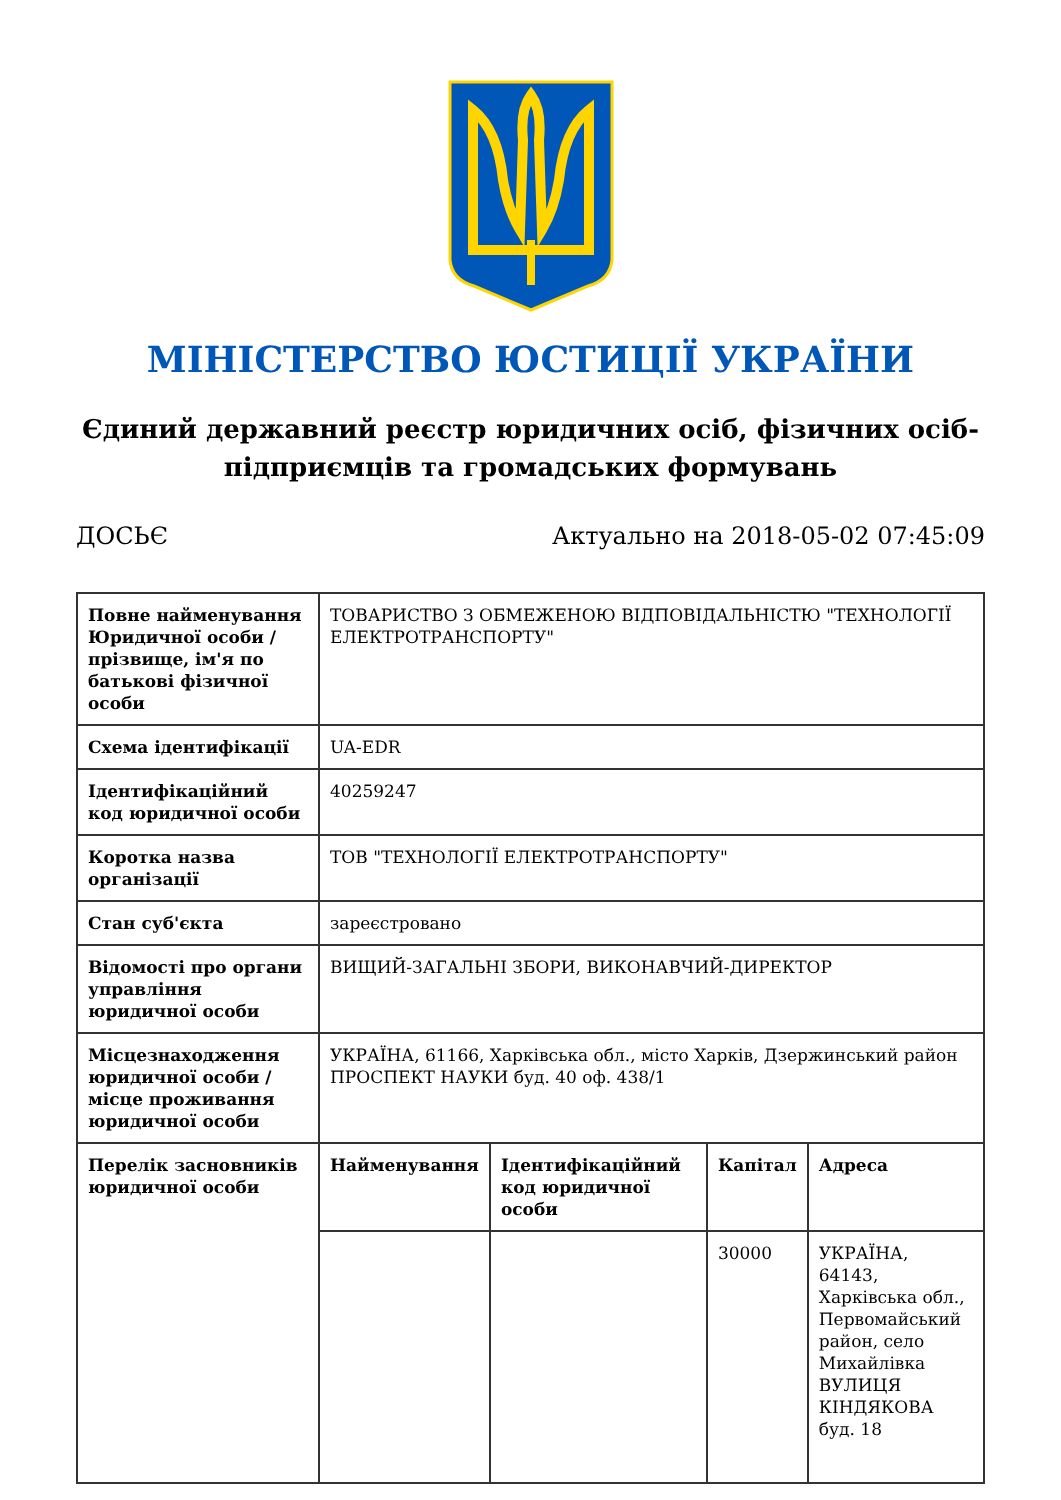МІНІСТЕРСТВО ЮСТИЦІЇ УКРАЇНИ
Єдиний державний реєстр юридичних осіб, фізичних осіб-підприємців та громадських формувань
ДОСЬЄ Актуально на 2018-05-02 07:45:09
| Повне найменування Юридичної особи / прізвище, ім'я по батькові фізичної особи | ТОВАРИСТВО З ОБМЕЖЕНОЮ ВІДПОВІДАЛЬНІСТЮ "ТЕХНОЛОГІЇ ЕЛЕКТРОТРАНСПОРТУ" | | | |
| Схема ідентифікації | UA-EDR | | | |
| Ідентифікаційний код юридичної особи | 40259247 | | | |
| Коротка назва організації | ТОВ "ТЕХНОЛОГІЇ ЕЛЕКТРОТРАНСПОРТУ" | | | |
| Стан суб'єкта | зареєстровано | | | |
| Відомості про органи управління юридичної особи | ВИЩИЙ-ЗАГАЛЬНІ ЗБОРИ, ВИКОНАВЧИЙ-ДИРЕКТОР | | | |
| Місцезнаходження юридичної особи / місце проживання юридичної особи | УКРАЇНА, 61166, Харківська обл., місто Харків, Дзержинський район ПРОСПЕКТ НАУКИ буд. 40 оф. 438/1 | | | |
| Перелік засновників юридичної особи | Найменування | Ідентифікаційний код юридичної особи | Капітал | Адреса |
| | | | 30000 | УКРАЇНА, 64143, Харківська обл., Первомайський район, село Михайлівка ВУЛИЦЯ КІНДЯКОВА буд. 18 |